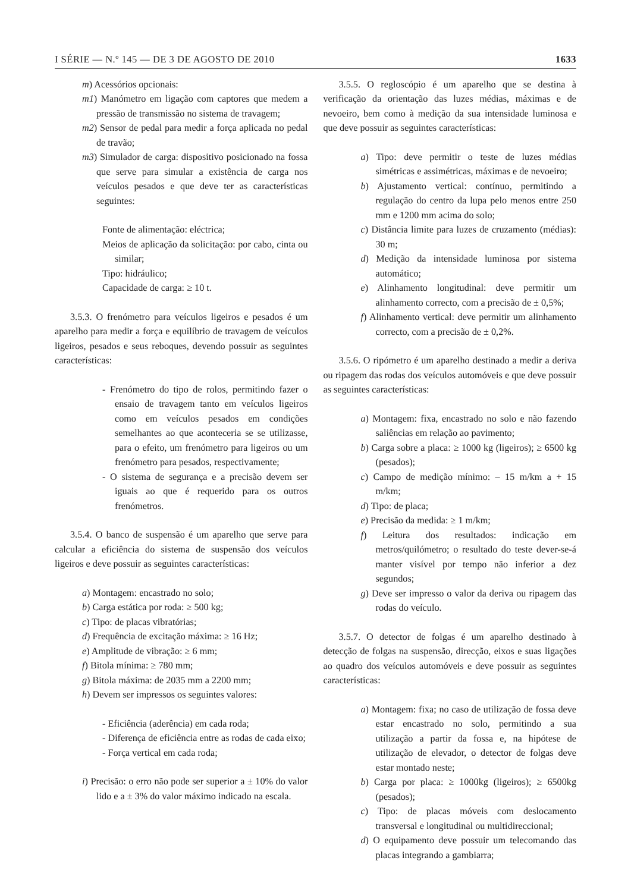I SÉRIE — N.º 145 — DE 3 DE AGOSTO DE 2010 1633
m) Acessórios opcionais:
m1) Manómetro em ligação com captores que medem a pressão de transmissão no sistema de travagem;
m2) Sensor de pedal para medir a força aplicada no pedal de travão;
m3) Simulador de carga: dispositivo posicionado na fossa que serve para simular a existência de carga nos veículos pesados e que deve ter as características seguintes:
Fonte de alimentação: eléctrica;
Meios de aplicação da solicitação: por cabo, cinta ou similar;
Tipo: hidráulico;
Capacidade de carga: ≥ 10 t.
3.5.3. O frenómetro para veículos ligeiros e pesados é um aparelho para medir a força e equilíbrio de travagem de veículos ligeiros, pesados e seus reboques, devendo possuir as seguintes características:
- Frenómetro do tipo de rolos, permitindo fazer o ensaio de travagem tanto em veículos ligeiros como em veículos pesados em condições semelhantes ao que aconteceria se se utilizasse, para o efeito, um frenómetro para ligeiros ou um frenómetro para pesados, respectivamente;
- O sistema de segurança e a precisão devem ser iguais ao que é requerido para os outros frenómetros.
3.5.4. O banco de suspensão é um aparelho que serve para calcular a eficiência do sistema de suspensão dos veículos ligeiros e deve possuir as seguintes características:
a) Montagem: encastrado no solo;
b) Carga estática por roda: ≥ 500 kg;
c) Tipo: de placas vibratórias;
d) Frequência de excitação máxima: ≥ 16 Hz;
e) Amplitude de vibração: ≥ 6 mm;
f) Bitola mínima: ≥ 780 mm;
g) Bitola máxima: de 2035 mm a 2200 mm;
h) Devem ser impressos os seguintes valores:
- Eficiência (aderência) em cada roda;
- Diferença de eficiência entre as rodas de cada eixo;
- Força vertical em cada roda;
i) Precisão: o erro não pode ser superior a ± 10% do valor lido e a ± 3% do valor máximo indicado na escala.
3.5.5. O regloscópio é um aparelho que se destina à verificação da orientação das luzes médias, máximas e de nevoeiro, bem como à medição da sua intensidade luminosa e que deve possuir as seguintes características:
a) Tipo: deve permitir o teste de luzes médias simétricas e assimétricas, máximas e de nevoeiro;
b) Ajustamento vertical: contínuo, permitindo a regulação do centro da lupa pelo menos entre 250 mm e 1200 mm acima do solo;
c) Distância limite para luzes de cruzamento (médias): 30 m;
d) Medição da intensidade luminosa por sistema automático;
e) Alinhamento longitudinal: deve permitir um alinhamento correcto, com a precisão de ± 0,5%;
f) Alinhamento vertical: deve permitir um alinhamento correcto, com a precisão de ± 0,2%.
3.5.6. O ripómetro é um aparelho destinado a medir a deriva ou ripagem das rodas dos veículos automóveis e que deve possuir as seguintes características:
a) Montagem: fixa, encastrado no solo e não fazendo saliências em relação ao pavimento;
b) Carga sobre a placa: ≥ 1000 kg (ligeiros); ≥ 6500 kg (pesados);
c) Campo de medição mínimo: – 15 m/km a + 15 m/km;
d) Tipo: de placa;
e) Precisão da medida: ≥ 1 m/km;
f) Leitura dos resultados: indicação em metros/quilómetro; o resultado do teste dever-se-á manter visível por tempo não inferior a dez segundos;
g) Deve ser impresso o valor da deriva ou ripagem das rodas do veículo.
3.5.7. O detector de folgas é um aparelho destinado à detecção de folgas na suspensão, direcção, eixos e suas ligações ao quadro dos veículos automóveis e deve possuir as seguintes características:
a) Montagem: fixa; no caso de utilização de fossa deve estar encastrado no solo, permitindo a sua utilização a partir da fossa e, na hipótese de utilização de elevador, o detector de folgas deve estar montado neste;
b) Carga por placa: ≥ 1000kg (ligeiros); ≥ 6500kg (pesados);
c) Tipo: de placas móveis com deslocamento transversal e longitudinal ou multidireccional;
d) O equipamento deve possuir um telecomando das placas integrando a gambiarra;